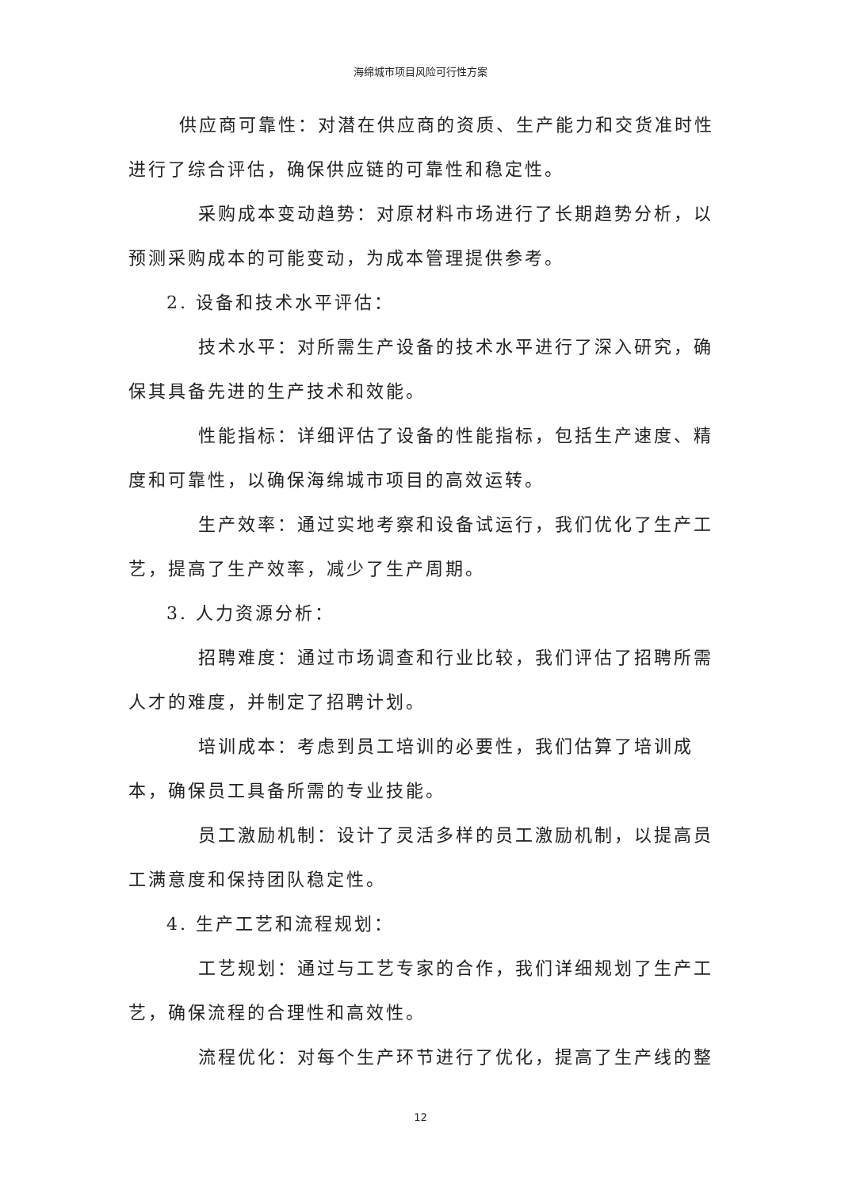海绵城市项目风险可行性方案
供应商可靠性：对潜在供应商的资质、生产能力和交货准时性进行了综合评估，确保供应链的可靠性和稳定性。
采购成本变动趋势：对原材料市场进行了长期趋势分析，以预测采购成本的可能变动，为成本管理提供参考。
2. 设备和技术水平评估：
技术水平：对所需生产设备的技术水平进行了深入研究，确保其具备先进的生产技术和效能。
性能指标：详细评估了设备的性能指标，包括生产速度、精度和可靠性，以确保海绵城市项目的高效运转。
生产效率：通过实地考察和设备试运行，我们优化了生产工艺，提高了生产效率，减少了生产周期。
3. 人力资源分析：
招聘难度：通过市场调查和行业比较，我们评估了招聘所需人才的难度，并制定了招聘计划。
培训成本：考虑到员工培训的必要性，我们估算了培训成本，确保员工具备所需的专业技能。
员工激励机制：设计了灵活多样的员工激励机制，以提高员工满意度和保持团队稳定性。
4. 生产工艺和流程规划：
工艺规划：通过与工艺专家的合作，我们详细规划了生产工艺，确保流程的合理性和高效性。
流程优化：对每个生产环节进行了优化，提高了生产线的整
12